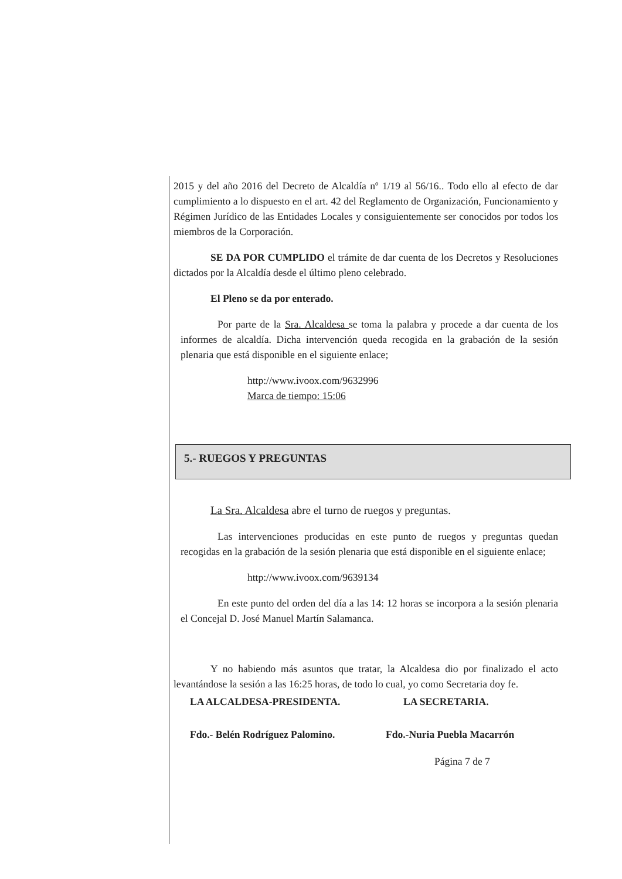2015 y del año 2016 del Decreto de Alcaldía nº 1/19 al 56/16.. Todo ello al efecto de dar cumplimiento a lo dispuesto en el art. 42 del Reglamento de Organización, Funcionamiento y Régimen Jurídico de las Entidades Locales y consiguientemente ser conocidos por todos los miembros de la Corporación.
SE DA POR CUMPLIDO el trámite de dar cuenta de los Decretos y Resoluciones dictados por la Alcaldía desde el último pleno celebrado.
El Pleno se da por enterado.
Por parte de la Sra. Alcaldesa se toma la palabra y procede a dar cuenta de los informes de alcaldía. Dicha intervención queda recogida en la grabación de la sesión plenaria que está disponible en el siguiente enlace;
http://www.ivoox.com/9632996
Marca de tiempo: 15:06
5.- RUEGOS Y PREGUNTAS
La Sra. Alcaldesa abre el turno de ruegos y preguntas.
Las intervenciones producidas en este punto de ruegos y preguntas quedan recogidas en la grabación de la sesión plenaria que está disponible en el siguiente enlace;
http://www.ivoox.com/9639134
En este punto del orden del día a las 14: 12 horas se incorpora a la sesión plenaria el Concejal D. José Manuel Martín Salamanca.
Y no habiendo más asuntos que tratar, la Alcaldesa dio por finalizado el acto levantándose la sesión a las 16:25 horas, de todo lo cual, yo como Secretaria doy fe.
LA ALCALDESA-PRESIDENTA. LA SECRETARIA.
Fdo.- Belén Rodríguez Palomino.
Fdo.-Nuria Puebla Macarrón
Página 7 de 7